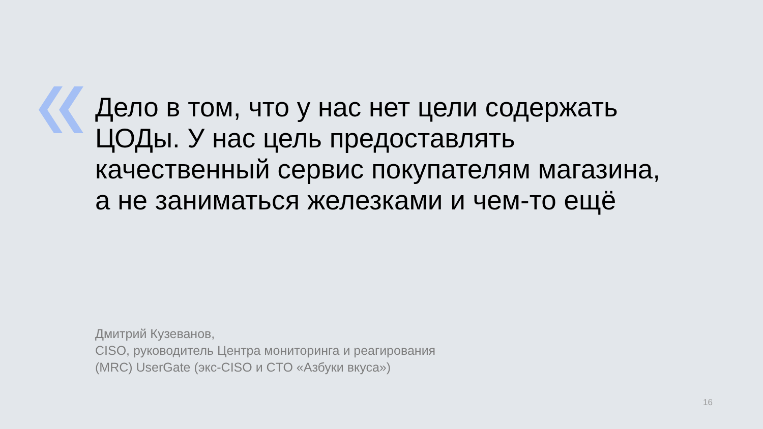Дело в том, что у нас нет цели содержать ЦОДы. У нас цель предоставлять качественный сервис покупателям магазина, а не заниматься железками и чем-то ещё
Дмитрий Кузеванов,
CISO, руководитель Центра мониторинга и реагирования
(MRC) UserGate (экс-CISO и CTO «Азбуки вкуса»)
16